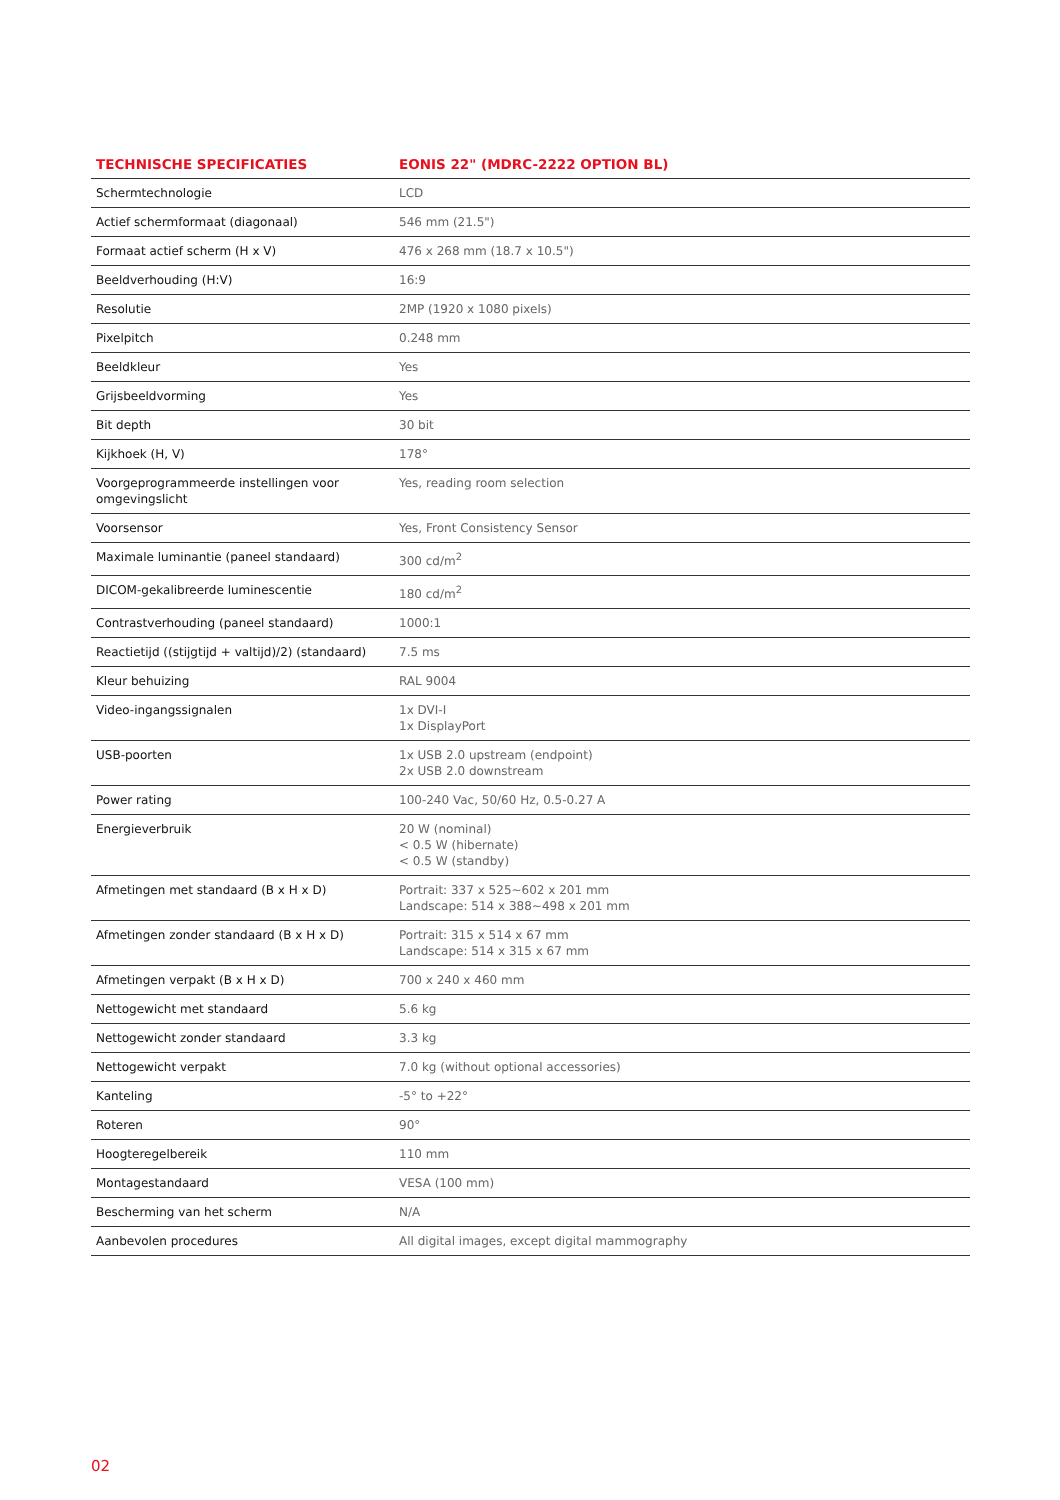| TECHNISCHE SPECIFICATIES | EONIS 22" (MDRC-2222 OPTION BL) |
| --- | --- |
| Schermtechnologie | LCD |
| Actief schermformaat (diagonaal) | 546 mm (21.5") |
| Formaat actief scherm (H x V) | 476 x 268 mm (18.7 x 10.5") |
| Beeldverhouding (H:V) | 16:9 |
| Resolutie | 2MP (1920 x 1080 pixels) |
| Pixelpitch | 0.248 mm |
| Beeldkleur | Yes |
| Grijsbeeldvorming | Yes |
| Bit depth | 30 bit |
| Kijkhoek (H, V) | 178° |
| Voorgeprogrammeerde instellingen voor omgevingslicht | Yes, reading room selection |
| Voorsensor | Yes, Front Consistency Sensor |
| Maximale luminantie (paneel standaard) | 300 cd/m<sup>2</sup> |
| DICOM-gekalibreerde luminescentie | 180 cd/m<sup>2</sup> |
| Contrastverhouding (paneel standaard) | 1000:1 |
| Reactietijd ((stijgtijd + valtijd)/2) (standaard) | 7.5 ms |
| Kleur behuizing | RAL 9004 |
| Video-ingangssignalen | 1x DVI-I 1x DisplayPort |
| USB-poorten | 1x USB 2.0 upstream (endpoint) 2x USB 2.0 downstream |
| Power rating | 100-240 Vac, 50/60 Hz, 0.5-0.27 A |
| Energieverbruik | 20 W (nominal) < 0.5 W (hibernate) < 0.5 W (standby) |
| Afmetingen met standaard (B x H x D) | Portrait: 337 x 525~602 x 201 mm Landscape: 514 x 388~498 x 201 mm |
| Afmetingen zonder standaard (B x H x D) | Portrait: 315 x 514 x 67 mm Landscape: 514 x 315 x 67 mm |
| Afmetingen verpakt (B x H x D) | 700 x 240 x 460 mm |
| Nettogewicht met standaard | 5.6 kg |
| Nettogewicht zonder standaard | 3.3 kg |
| Nettogewicht verpakt | 7.0 kg (without optional accessories) |
| Kanteling | -5° to +22° |
| Roteren | 90° |
| Hoogteregelbereik | 110 mm |
| Montagestandaard | VESA (100 mm) |
| Bescherming van het scherm | N/A |
| Aanbevolen procedures | All digital images, except digital mammography |
02